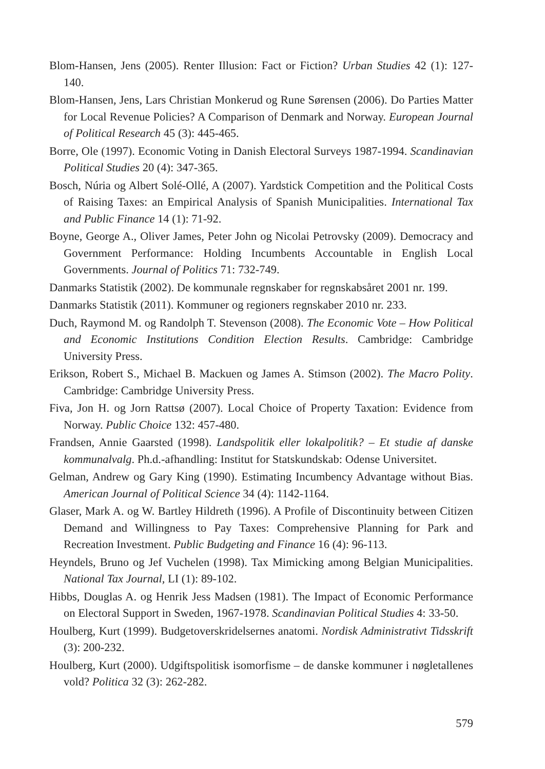Blom-Hansen, Jens (2005). Renter Illusion: Fact or Fiction? Urban Studies 42 (1): 127-140.
Blom-Hansen, Jens, Lars Christian Monkerud og Rune Sørensen (2006). Do Parties Matter for Local Revenue Policies? A Comparison of Denmark and Norway. European Journal of Political Research 45 (3): 445-465.
Borre, Ole (1997). Economic Voting in Danish Electoral Surveys 1987-1994. Scandinavian Political Studies 20 (4): 347-365.
Bosch, Núria og Albert Solé-Ollé, A (2007). Yardstick Competition and the Political Costs of Raising Taxes: an Empirical Analysis of Spanish Municipalities. International Tax and Public Finance 14 (1): 71-92.
Boyne, George A., Oliver James, Peter John og Nicolai Petrovsky (2009). Democracy and Government Performance: Holding Incumbents Accountable in English Local Governments. Journal of Politics 71: 732-749.
Danmarks Statistik (2002). De kommunale regnskaber for regnskabsåret 2001 nr. 199.
Danmarks Statistik (2011). Kommuner og regioners regnskaber 2010 nr. 233.
Duch, Raymond M. og Randolph T. Stevenson (2008). The Economic Vote – How Political and Economic Institutions Condition Election Results. Cambridge: Cambridge University Press.
Erikson, Robert S., Michael B. Mackuen og James A. Stimson (2002). The Macro Polity. Cambridge: Cambridge University Press.
Fiva, Jon H. og Jorn Rattsø (2007). Local Choice of Property Taxation: Evidence from Norway. Public Choice 132: 457-480.
Frandsen, Annie Gaarsted (1998). Landspolitik eller lokalpolitik? – Et studie af danske kommunalvalg. Ph.d.-afhandling: Institut for Statskundskab: Odense Universitet.
Gelman, Andrew og Gary King (1990). Estimating Incumbency Advantage without Bias. American Journal of Political Science 34 (4): 1142-1164.
Glaser, Mark A. og W. Bartley Hildreth (1996). A Profile of Discontinuity between Citizen Demand and Willingness to Pay Taxes: Comprehensive Planning for Park and Recreation Investment. Public Budgeting and Finance 16 (4): 96-113.
Heyndels, Bruno og Jef Vuchelen (1998). Tax Mimicking among Belgian Municipalities. National Tax Journal, LI (1): 89-102.
Hibbs, Douglas A. og Henrik Jess Madsen (1981). The Impact of Economic Performance on Electoral Support in Sweden, 1967-1978. Scandinavian Political Studies 4: 33-50.
Houlberg, Kurt (1999). Budgetoverskridelsernes anatomi. Nordisk Administrativt Tidsskrift (3): 200-232.
Houlberg, Kurt (2000). Udgiftspolitisk isomorfisme – de danske kommuner i nøgletallenes vold? Politica 32 (3): 262-282.
579